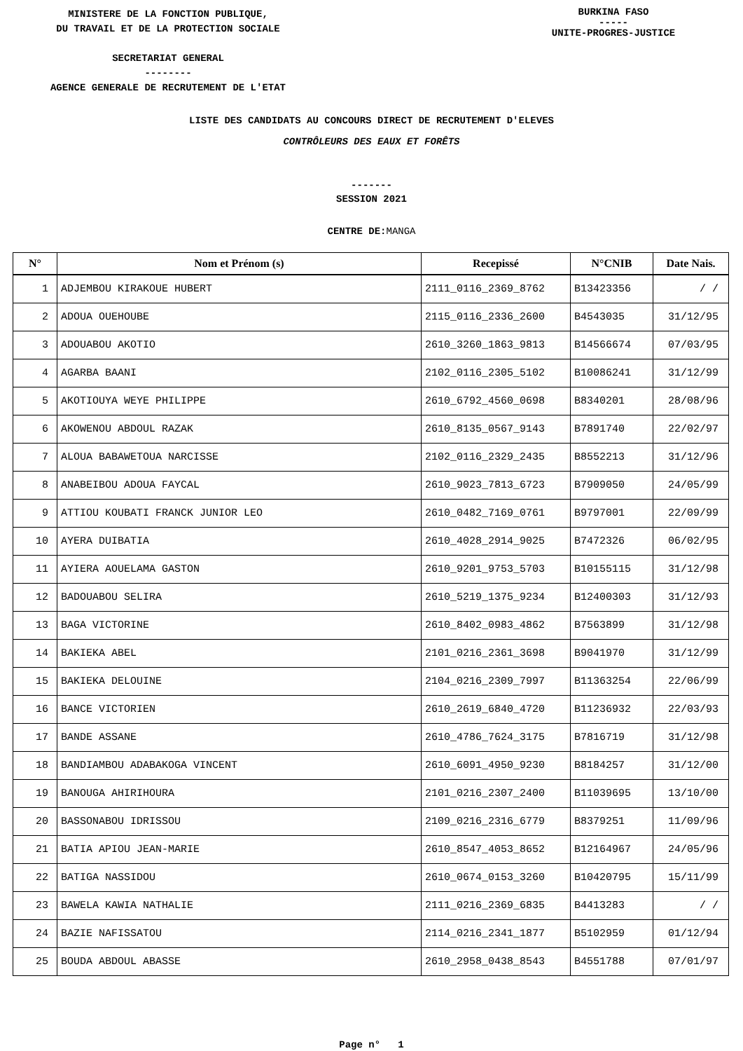MINISTERE DE LA FONCTION PUBLIQUE,
DU TRAVAIL ET DE LA PROTECTION SOCIALE
SECRETARIAT GENERAL
--------
AGENCE GENERALE DE RECRUTEMENT DE L'ETAT
BURKINA FASO
-----
UNITE-PROGRES-JUSTICE
LISTE DES CANDIDATS AU CONCOURS DIRECT DE RECRUTEMENT D'ELEVES
CONTRÔLEURS DES EAUX ET FORÊTS
-------
SESSION 2021
CENTRE DE: MANGA
| N° | Nom et Prénom (s) | Recepissé | N°CNIB | Date Nais. |
| --- | --- | --- | --- | --- |
| 1 | ADJEMBOU KIRAKOUE HUBERT | 2111_0116_2369_8762 | B13423356 | / / |
| 2 | ADOUA OUEHOUBE | 2115_0116_2336_2600 | B4543035 | 31/12/95 |
| 3 | ADOUABOU AKOTIO | 2610_3260_1863_9813 | B14566674 | 07/03/95 |
| 4 | AGARBA BAANI | 2102_0116_2305_5102 | B10086241 | 31/12/99 |
| 5 | AKOTIOUYA WEYE PHILIPPE | 2610_6792_4560_0698 | B8340201 | 28/08/96 |
| 6 | AKOWENOU ABDOUL RAZAK | 2610_8135_0567_9143 | B7891740 | 22/02/97 |
| 7 | ALOUA BABAWETOUA NARCISSE | 2102_0116_2329_2435 | B8552213 | 31/12/96 |
| 8 | ANABEIBOU ADOUA FAYCAL | 2610_9023_7813_6723 | B7909050 | 24/05/99 |
| 9 | ATTIOU KOUBATI FRANCK JUNIOR LEO | 2610_0482_7169_0761 | B9797001 | 22/09/99 |
| 10 | AYERA DUIBATIA | 2610_4028_2914_9025 | B7472326 | 06/02/95 |
| 11 | AYIERA AOUELAMA GASTON | 2610_9201_9753_5703 | B10155115 | 31/12/98 |
| 12 | BADOUABOU SELIRA | 2610_5219_1375_9234 | B12400303 | 31/12/93 |
| 13 | BAGA VICTORINE | 2610_8402_0983_4862 | B7563899 | 31/12/98 |
| 14 | BAKIEKA ABEL | 2101_0216_2361_3698 | B9041970 | 31/12/99 |
| 15 | BAKIEKA DELOUINE | 2104_0216_2309_7997 | B11363254 | 22/06/99 |
| 16 | BANCE VICTORIEN | 2610_2619_6840_4720 | B11236932 | 22/03/93 |
| 17 | BANDE ASSANE | 2610_4786_7624_3175 | B7816719 | 31/12/98 |
| 18 | BANDIAMBOU ADABAKOGA VINCENT | 2610_6091_4950_9230 | B8184257 | 31/12/00 |
| 19 | BANOUGA AHIRIHOURA | 2101_0216_2307_2400 | B11039695 | 13/10/00 |
| 20 | BASSONABOU IDRISSOU | 2109_0216_2316_6779 | B8379251 | 11/09/96 |
| 21 | BATIA APIOU JEAN-MARIE | 2610_8547_4053_8652 | B12164967 | 24/05/96 |
| 22 | BATIGA NASSIDOU | 2610_0674_0153_3260 | B10420795 | 15/11/99 |
| 23 | BAWELA KAWIA NATHALIE | 2111_0216_2369_6835 | B4413283 | / / |
| 24 | BAZIE NAFISSATOU | 2114_0216_2341_1877 | B5102959 | 01/12/94 |
| 25 | BOUDA ABDOUL ABASSE | 2610_2958_0438_8543 | B4551788 | 07/01/97 |
Page n° 1